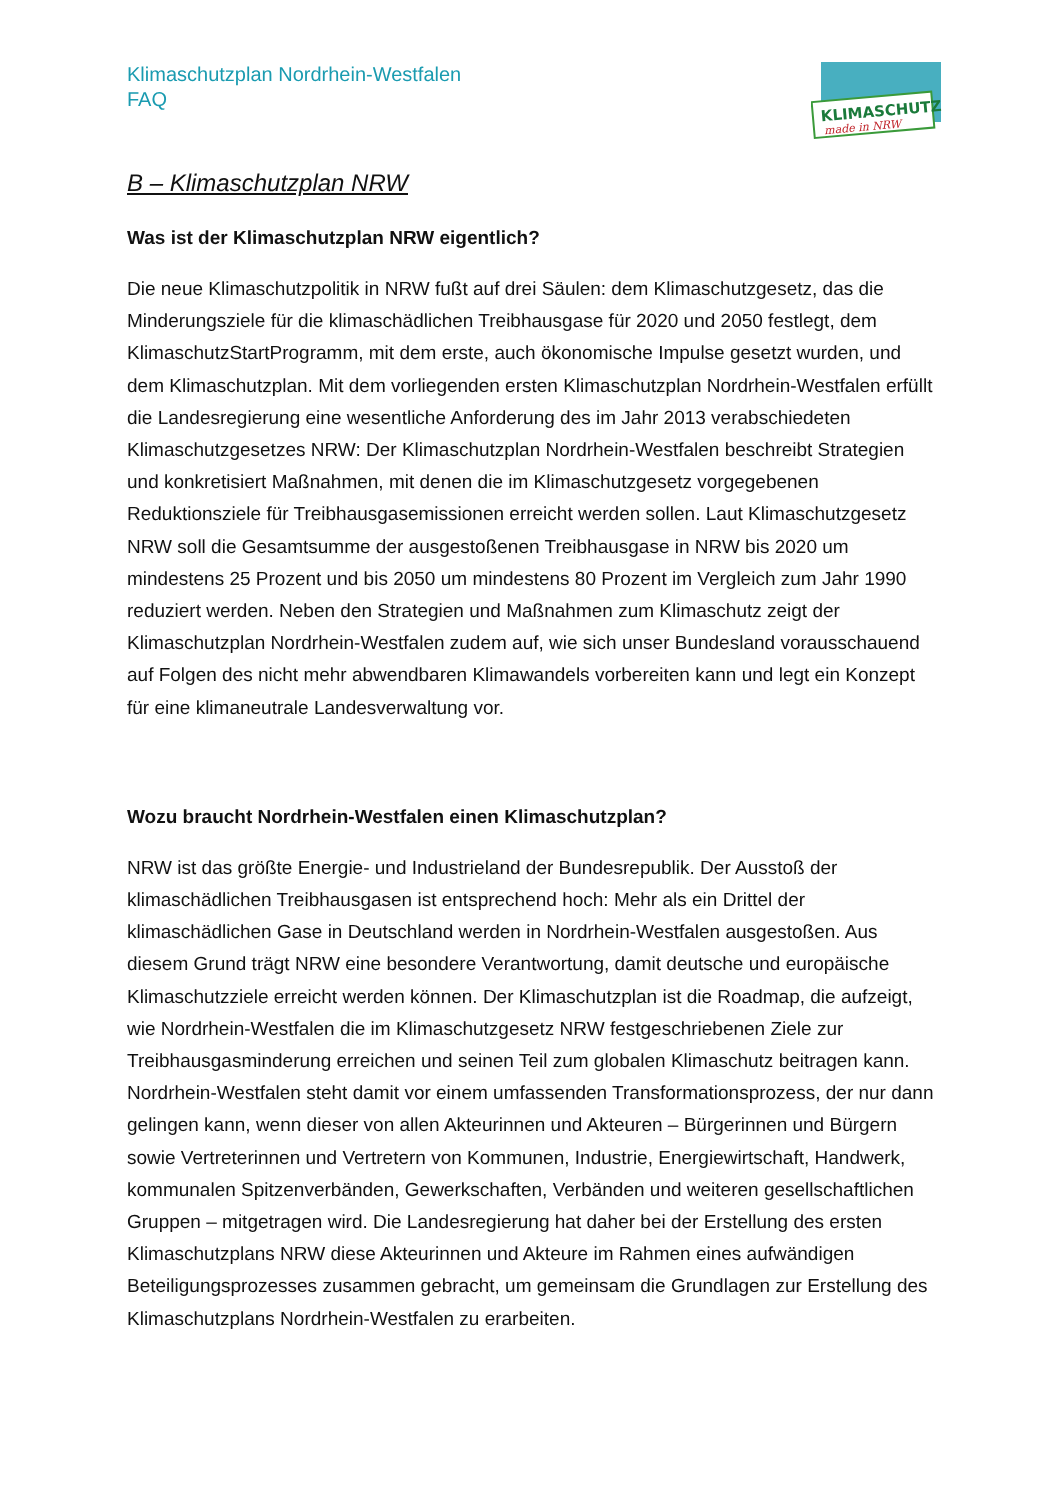Klimaschutzplan Nordrhein-Westfalen
FAQ
KLIMASCHUTZ
made in NRW
B – Klimaschutzplan NRW
Was ist der Klimaschutzplan NRW eigentlich?
Die neue Klimaschutzpolitik in NRW fußt auf drei Säulen: dem Klimaschutzgesetz, das die Minderungsziele für die klimaschädlichen Treibhausgase für 2020 und 2050 festlegt, dem KlimaschutzStartProgramm, mit dem erste, auch ökonomische Impulse gesetzt wurden, und dem Klimaschutzplan. Mit dem vorliegenden ersten Klimaschutzplan Nordrhein-Westfalen erfüllt die Landesregierung eine wesentliche Anforderung des im Jahr 2013 verabschiedeten Klimaschutzgesetzes NRW: Der Klimaschutzplan Nordrhein-Westfalen beschreibt Strategien und konkretisiert Maßnahmen, mit denen die im Klimaschutzgesetz vorgegebenen Reduktionsziele für Treibhausgasemissionen erreicht werden sollen. Laut Klimaschutzgesetz NRW soll die Gesamtsumme der ausgestoßenen Treibhausgase in NRW bis 2020 um mindestens 25 Prozent und bis 2050 um mindestens 80 Prozent im Vergleich zum Jahr 1990 reduziert werden. Neben den Strategien und Maßnahmen zum Klimaschutz zeigt der Klimaschutzplan Nordrhein-Westfalen zudem auf, wie sich unser Bundesland vorausschauend auf Folgen des nicht mehr abwendbaren Klimawandels vorbereiten kann und legt ein Konzept für eine klimaneutrale Landesverwaltung vor.
Wozu braucht Nordrhein-Westfalen einen Klimaschutzplan?
NRW ist das größte Energie- und Industrieland der Bundesrepublik. Der Ausstoß der klimaschädlichen Treibhausgasen ist entsprechend hoch: Mehr als ein Drittel der klimaschädlichen Gase in Deutschland werden in Nordrhein-Westfalen ausgestoßen. Aus diesem Grund trägt NRW eine besondere Verantwortung, damit deutsche und europäische Klimaschutzziele erreicht werden können. Der Klimaschutzplan ist die Roadmap, die aufzeigt, wie Nordrhein-Westfalen die im Klimaschutzgesetz NRW festgeschriebenen Ziele zur Treibhausgasminderung erreichen und seinen Teil zum globalen Klimaschutz beitragen kann. Nordrhein-Westfalen steht damit vor einem umfassenden Transformationsprozess, der nur dann gelingen kann, wenn dieser von allen Akteurinnen und Akteuren – Bürgerinnen und Bürgern sowie Vertreterinnen und Vertretern von Kommunen, Industrie, Energiewirtschaft, Handwerk, kommunalen Spitzenverbänden, Gewerkschaften, Verbänden und weiteren gesellschaftlichen Gruppen – mitgetragen wird. Die Landesregierung hat daher bei der Erstellung des ersten Klimaschutzplans NRW diese Akteurinnen und Akteure im Rahmen eines aufwändigen Beteiligungsprozesses zusammen gebracht, um gemeinsam die Grundlagen zur Erstellung des Klimaschutzplans Nordrhein-Westfalen zu erarbeiten.